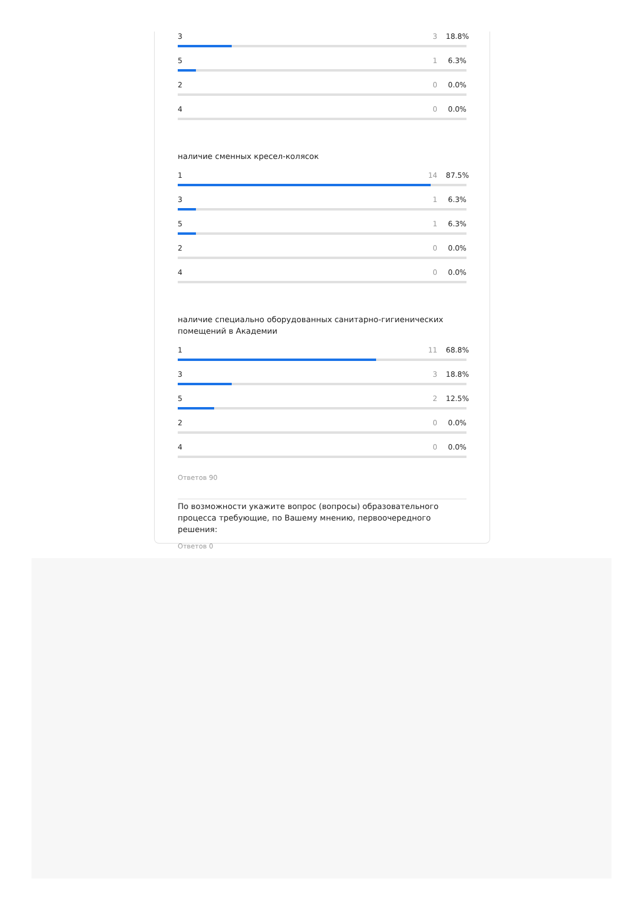3 3 18.8%
5 1 6.3%
2 0 0.0%
4 0 0.0%
наличие сменных кресел-колясок
1 14 87.5%
3 1 6.3%
5 1 6.3%
2 0 0.0%
4 0 0.0%
наличие специально оборудованных санитарно-гигиенических помещений в Академии
1 11 68.8%
3 3 18.8%
5 2 12.5%
2 0 0.0%
4 0 0.0%
Ответов 90
По возможности укажите вопрос (вопросы) образовательного процесса требующие, по Вашему мнению, первоочередного решения:
Ответов 0